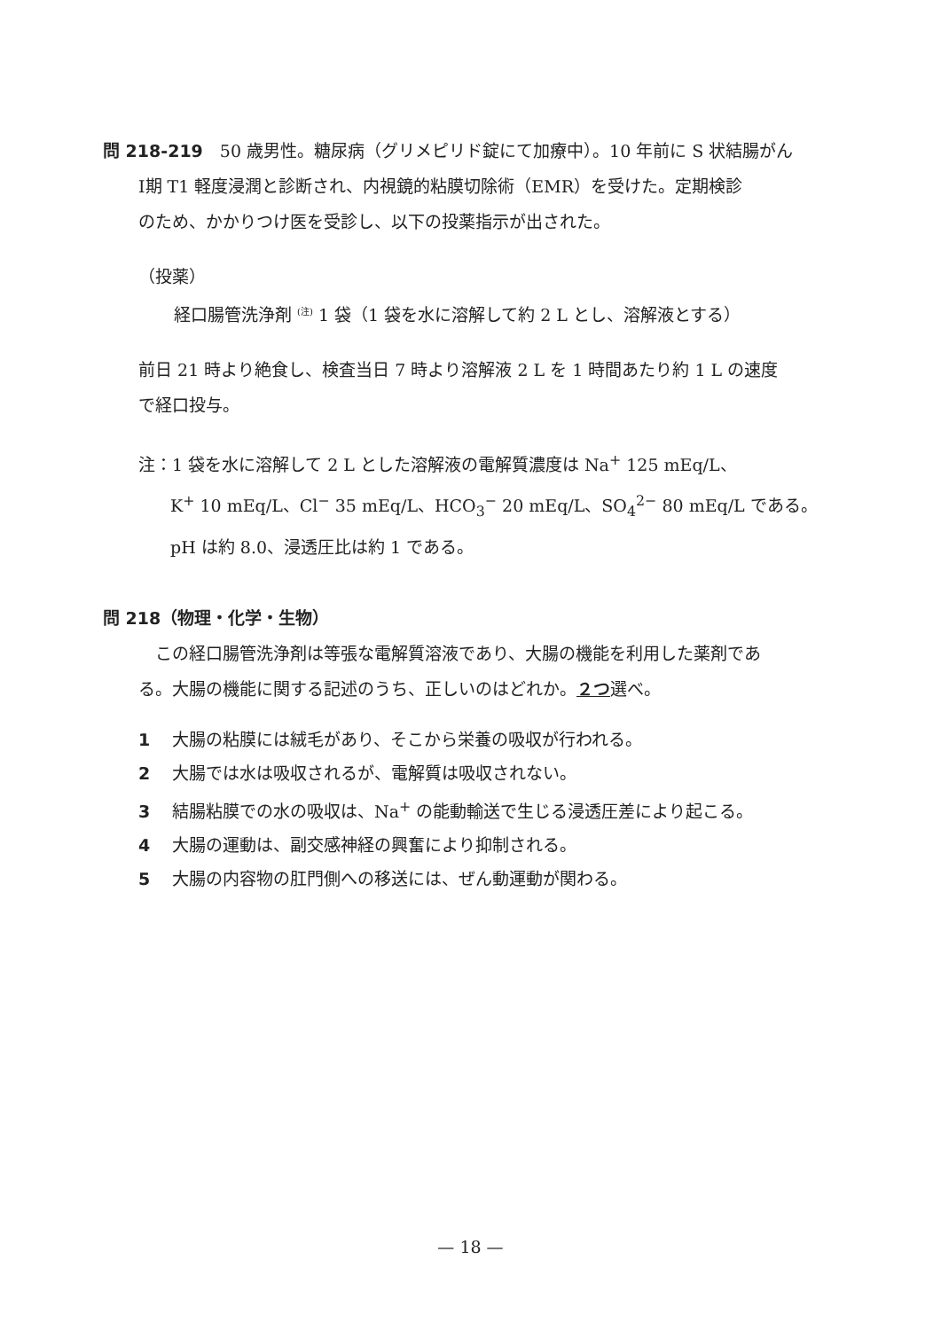問 218-219　50 歳男性。糖尿病（グリメピリド錠にて加療中）。10 年前に S 状結腸がん
Ⅰ期 T1 軽度浸潤と診断され、内視鏡的粘膜切除術（EMR）を受けた。定期検診
のため、かかりつけ医を受診し、以下の投薬指示が出された。
（投薬）
経口腸管洗浄剤 <sup>(注)</sup> 1 袋（1 袋を水に溶解して約 2 L とし、溶解液とする）
前日 21 時より絶食し、検査当日 7 時より溶解液 2 L を 1 時間あたり約 1 L の速度
で経口投与。
注：1 袋を水に溶解して 2 L とした溶解液の電解質濃度は Na<sup>+</sup> 125 mEq/L、
K<sup>+</sup> 10 mEq/L、Cl<sup>−</sup> 35 mEq/L、HCO<sub>3</sub><sup>−</sup> 20 mEq/L、SO<sub>4</sub><sup>2−</sup> 80 mEq/L である。
pH は約 8.0、浸透圧比は約 1 である。
問 218（物理・化学・生物）
　この経口腸管洗浄剤は等張な電解質溶液であり、大腸の機能を利用した薬剤であ
る。大腸の機能に関する記述のうち、正しいのはどれか。２つ選べ。
1 大腸の粘膜には絨毛があり、そこから栄養の吸収が行われる。
2 大腸では水は吸収されるが、電解質は吸収されない。
3 結腸粘膜での水の吸収は、Na<sup>+</sup> の能動輸送で生じる浸透圧差により起こる。
4 大腸の運動は、副交感神経の興奮により抑制される。
5 大腸の内容物の肛門側への移送には、ぜん動運動が関わる。
— 18 —